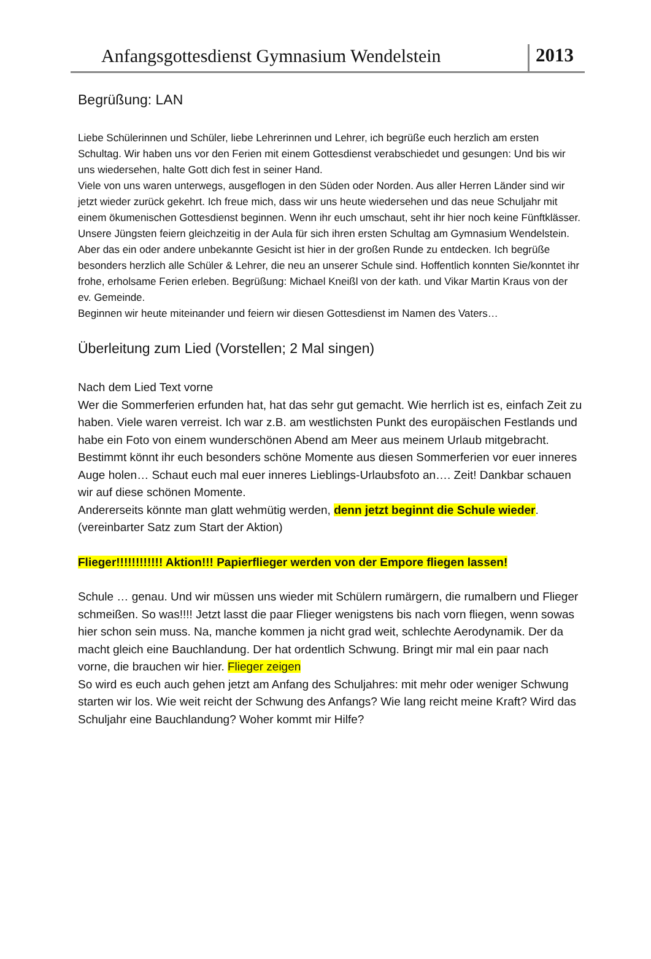Anfangsgottesdienst Gymnasium Wendelstein
2013
Begrüßung: LAN
Liebe Schülerinnen und Schüler, liebe Lehrerinnen und Lehrer, ich begrüße euch herzlich am ersten Schultag. Wir haben uns vor den Ferien mit einem Gottesdienst verabschiedet und gesungen: Und bis wir uns wiedersehen, halte Gott dich fest in seiner Hand.
Viele von uns waren unterwegs, ausgeflogen in den Süden oder Norden. Aus aller Herren Länder sind wir jetzt wieder zurück gekehrt. Ich freue mich, dass wir uns heute wiedersehen und das neue Schuljahr mit einem ökumenischen Gottesdienst beginnen. Wenn ihr euch umschaut, seht ihr hier noch keine Fünftklässer. Unsere Jüngsten feiern gleichzeitig in der Aula für sich ihren ersten Schultag am Gymnasium Wendelstein. Aber das ein oder andere unbekannte Gesicht ist hier in der großen Runde zu entdecken. Ich begrüße besonders herzlich alle Schüler & Lehrer, die neu an unserer Schule sind. Hoffentlich konnten Sie/konntet ihr frohe, erholsame Ferien erleben. Begrüßung: Michael Kneißl von der kath. und Vikar Martin Kraus von der ev. Gemeinde.
Beginnen wir heute miteinander und feiern wir diesen Gottesdienst im Namen des Vaters…
Überleitung zum Lied (Vorstellen; 2 Mal singen)
Nach dem Lied Text vorne
Wer die Sommerferien erfunden hat, hat das sehr gut gemacht. Wie herrlich ist es, einfach Zeit zu haben. Viele waren verreist. Ich war z.B. am westlichsten Punkt des europäischen Festlands und habe ein Foto von einem wunderschönen Abend am Meer aus meinem Urlaub mitgebracht. Bestimmt könnt ihr euch besonders schöne Momente aus diesen Sommerferien vor euer inneres Auge holen… Schaut euch mal euer inneres Lieblings-Urlaubsfoto an…. Zeit! Dankbar schauen wir auf diese schönen Momente.
Andererseits könnte man glatt wehmütig werden, denn jetzt beginnt die Schule wieder. (vereinbarter Satz zum Start der Aktion)
Flieger!!!!!!!!!!!! Aktion!!! Papierflieger werden von der Empore fliegen lassen!
Schule … genau. Und wir müssen uns wieder mit Schülern rumärgern, die rumalbern und Flieger schmeißen. So was!!!! Jetzt lasst die paar Flieger wenigstens bis nach vorn fliegen, wenn sowas hier schon sein muss. Na, manche kommen ja nicht grad weit, schlechte Aerodynamik. Der da macht gleich eine Bauchlandung. Der hat ordentlich Schwung. Bringt mir mal ein paar nach vorne, die brauchen wir hier. Flieger zeigen
So wird es euch auch gehen jetzt am Anfang des Schuljahres: mit mehr oder weniger Schwung starten wir los. Wie weit reicht der Schwung des Anfangs? Wie lang reicht meine Kraft? Wird das Schuljahr eine Bauchlandung? Woher kommt mir Hilfe?